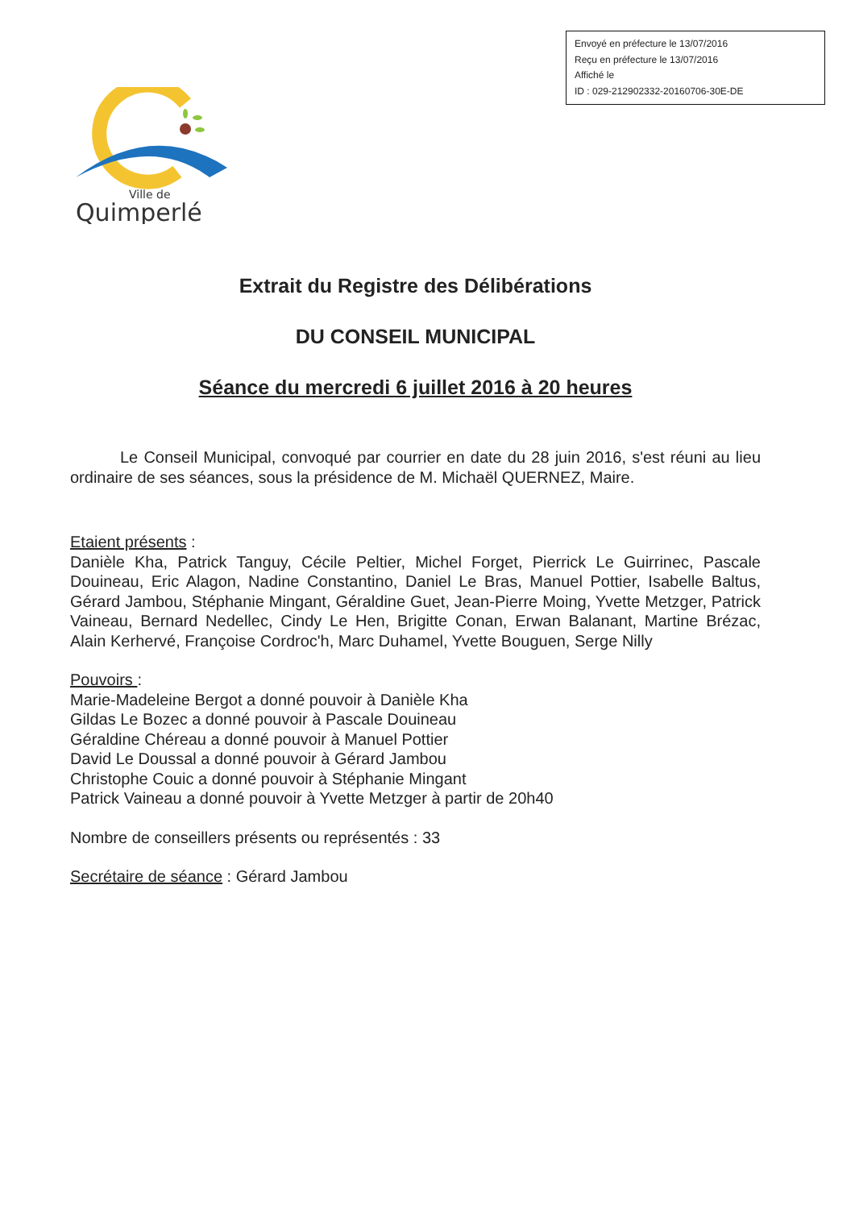Envoyé en préfecture le 13/07/2016
Reçu en préfecture le 13/07/2016
Affiché le
ID : 029-212902332-20160706-30E-DE
Ville de
Quimperlé
Extrait du Registre des Délibérations
DU CONSEIL MUNICIPAL
Séance du mercredi 6 juillet 2016 à 20 heures
Le Conseil Municipal, convoqué par courrier en date du 28 juin 2016, s'est réuni au lieu ordinaire de ses séances, sous la présidence de M. Michaël QUERNEZ, Maire.
Etaient présents :
Danièle Kha, Patrick Tanguy, Cécile Peltier, Michel Forget, Pierrick Le Guirrinec, Pascale Douineau, Eric Alagon, Nadine Constantino, Daniel Le Bras, Manuel Pottier, Isabelle Baltus, Gérard Jambou, Stéphanie Mingant, Géraldine Guet, Jean-Pierre Moing, Yvette Metzger, Patrick Vaineau, Bernard Nedellec, Cindy Le Hen, Brigitte Conan, Erwan Balanant, Martine Brézac, Alain Kerhervé, Françoise Cordroc'h, Marc Duhamel, Yvette Bouguen, Serge Nilly
Pouvoirs :
Marie-Madeleine Bergot a donné pouvoir à Danièle Kha
Gildas Le Bozec a donné pouvoir à Pascale Douineau
Géraldine Chéreau a donné pouvoir à Manuel Pottier
David Le Doussal a donné pouvoir à Gérard Jambou
Christophe Couic a donné pouvoir à Stéphanie Mingant
Patrick Vaineau a donné pouvoir à Yvette Metzger à partir de 20h40
Nombre de conseillers présents ou représentés : 33
Secrétaire de séance : Gérard Jambou